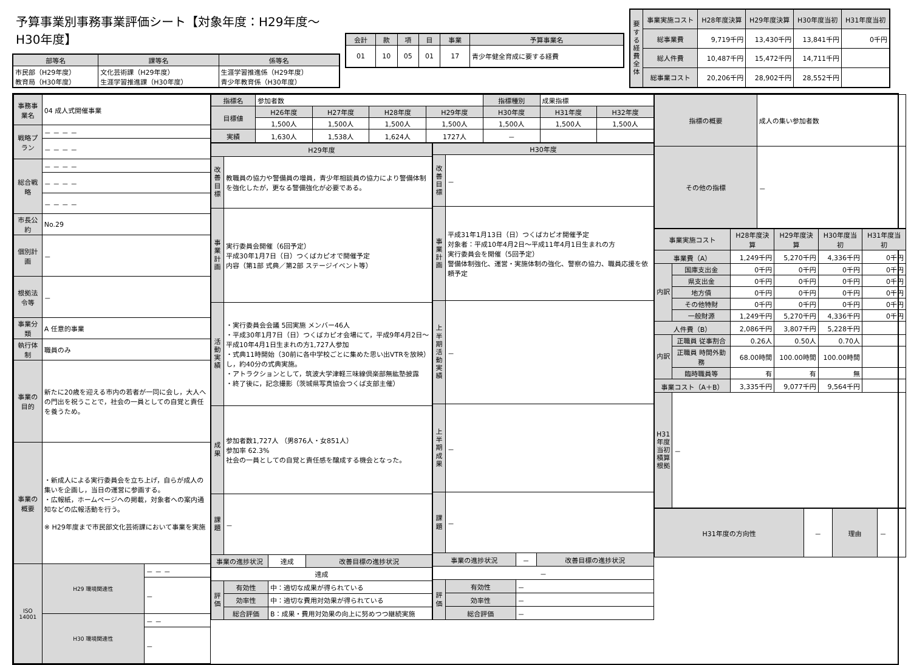予算事業別事務事業評価シート【対象年度：H29年度～H30年度】
| 部等名 | 課等名 | 係等名 |
| --- | --- | --- |
| 市民部（H29年度） 教育局（H30年度） | 文化芸術課（H29年度） 生涯学習推進課（H30年度） | 生涯学習推進係（H29年度） 青少年教育係（H30年度） |
| 会計 | 款 | 項 | 目 | 事業 | 予算事業名 |
| --- | --- | --- | --- | --- | --- |
| 01 | 10 | 05 | 01 | 17 | 青少年健全育成に要する経費 |
| 要する経費全体 | 事業実施コスト | H28年度決算 | H29年度決算 | H30年度当初 | H31年度当初 |
| --- | --- | --- | --- | --- | --- |
| | 総事業費 | 9,719千円 | 13,430千円 | 13,841千円 | 0千円 |
| | 総人件費 | 10,487千円 | 15,472千円 | 14,711千円 | |
| | 総事業コスト | 20,206千円 | 28,902千円 | 28,552千円 | |
| 事務事業名 | 04 成人式開催事業 | |
| 戦略プラン | － － － － | |
| | － － － － | |
| 総合戦略 | － － － － | |
| | － － － － | |
| | － － － － | |
| 市長公約 | No.29 | |
| 個別計画 | － | |
| 根拠法令等 | － | |
| 事業分類 | A 任意的事業 | |
| 執行体制 | 職員のみ | |
| 事業の目的 | 新たに20歳を迎える市内の若者が一同に会し，大人への門出を祝うことで，社会の一員としての自覚と責任を養うため。 | |
| 事業の概要 | ・新成人による実行委員会を立ち上げ，自らが成人の集いを企画し，当日の運営に参画する。 ・広報紙，ホームページへの掲載，対象者への案内通知などの広報活動を行う。 ※ H29年度まで市民部文化芸術課において事業を実施 | |
| ISO 14001 | H29 環境関連性 | － － － |
| | | － |
| | H30 環境関連性 | － － |
| | | － |
| 指標名 | 参加者数 | | | | 指標種別 | 成果指標 | |
| 目標値 | H26年度 | H27年度 | H28年度 | H29年度 | H30年度 | H31年度 | H32年度 |
| | 1,500人 | 1,500人 | 1,500人 | 1,500人 | 1,500人 | 1,500人 | 1,500人 |
| 実績 | 1,630人 | 1,538人 | 1,624人 | 1727人 | － | | |
| H29年度 | | | |
| --- | --- | --- | --- |
| 改善目標 | 教職員の協力や警備員の増員，青少年相談員の協力により警備体制を強化したが，更なる警備強化が必要である。 | | |
| 事業計画 | 実行委員会開催（6回予定） 平成30年1月7日（日）つくばカピオで開催予定 内容（第1部 式典／第2部 ステージイベント等） | | |
| 活動実績 | ・実行委員会会議 5回実施 メンバー46人 ・平成30年1月7日（日）つくばカピオ会場にて，平成9年4月2日～平成10年4月1日生まれの方1,727人参加 ・式典11時開始（30前に各中学校ごとに集めた思い出VTRを放映）し，約40分の式典実施。 ・アトラクションとして，筑波大学津軽三味線倶楽部無紘塾披露 ・終了後に，記念撮影（茨城県写真協会つくば支部主催） | | |
| 成果 | 参加者数1,727人 （男876人・女851人） 参加率 62.3% 社会の一員としての自覚と責任感を醸成する機会となった。 | | |
| 課題 | － | | |
| 事業の進捗状況 | | 達成 | 改善目標の進捗状況 |
| 達成 | | | |
| 評価 | 有効性 | 中：適切な成果が得られている | |
| | 効率性 | 中：適切な費用対効果が得られている | |
| | 総合評価 | B：成果・費用対効果の向上に努めつつ継続実施 | |
| H30年度 | | | |
| --- | --- | --- | --- |
| 改善目標 | － | | |
| 事業計画 | 平成31年1月13日（日）つくばカピオ開催予定 対象者：平成10年4月2日～平成11年4月1日生まれの方 実行委員会を開催（5回予定） 警備体制強化、運営・実施体制の強化、警察の協力、職員応援を依頼予定 | | |
| 上半期活動実績 | － | | |
| 上半期成果 | － | | |
| 課題 | － | | |
| 事業の進捗状況 | | － | 改善目標の進捗状況 |
| － | | | |
| 評価 | 有効性 | － | |
| | 効率性 | － | |
| | 総合評価 | － | |
| 指標の概要 | 成人の集い参加者数 |
| その他の指標 | － |
| 事業実施コスト | | H28年度決算 | H29年度決算 | H30年度当初 | H31年度当初 |
| --- | --- | --- | --- | --- | --- |
| 事業費（A） | | 1,249千円 | 5,270千円 | 4,336千円 | 0千円 |
| 内訳 | 国庫支出金 | 0千円 | 0千円 | 0千円 | 0千円 |
| | 県支出金 | 0千円 | 0千円 | 0千円 | 0千円 |
| | 地方債 | 0千円 | 0千円 | 0千円 | 0千円 |
| | その他特財 | 0千円 | 0千円 | 0千円 | 0千円 |
| | 一般財源 | 1,249千円 | 5,270千円 | 4,336千円 | 0千円 |
| 人件費（B） | | 2,086千円 | 3,807千円 | 5,228千円 | |
| 内訳 | 正職員 従事割合 | 0.26人 | 0.50人 | 0.70人 | |
| | 正職員 時間外勤務 | 68.00時間 | 100.00時間 | 100.00時間 | |
| | 臨時職員等 | 有 | 有 | 無 | |
| 事業コスト（A＋B） | | 3,335千円 | 9,077千円 | 9,564千円 | |
| H31年度当初積算根拠 | － | | | | |
| H31年度の方向性 | － | 理由 | － |